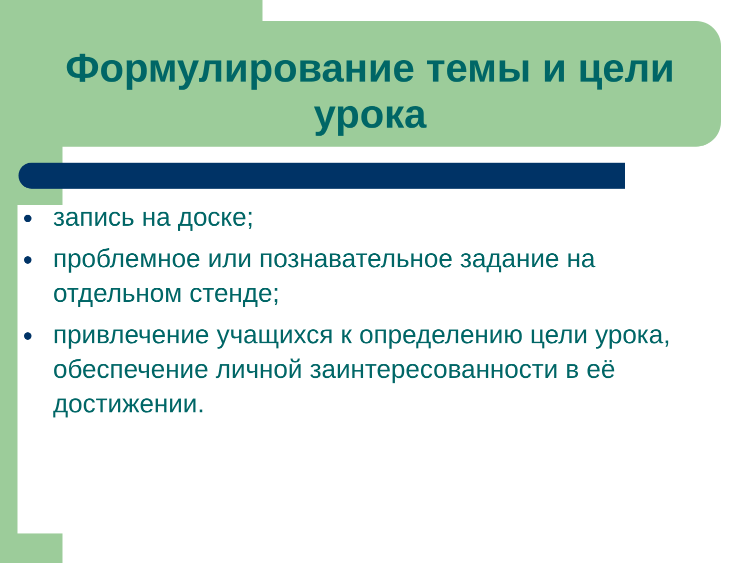Формулирование темы и цели урока
запись на доске;
проблемное или познавательное задание на отдельном стенде;
привлечение учащихся к определению цели урока, обеспечение личной заинтересованности в её достижении.